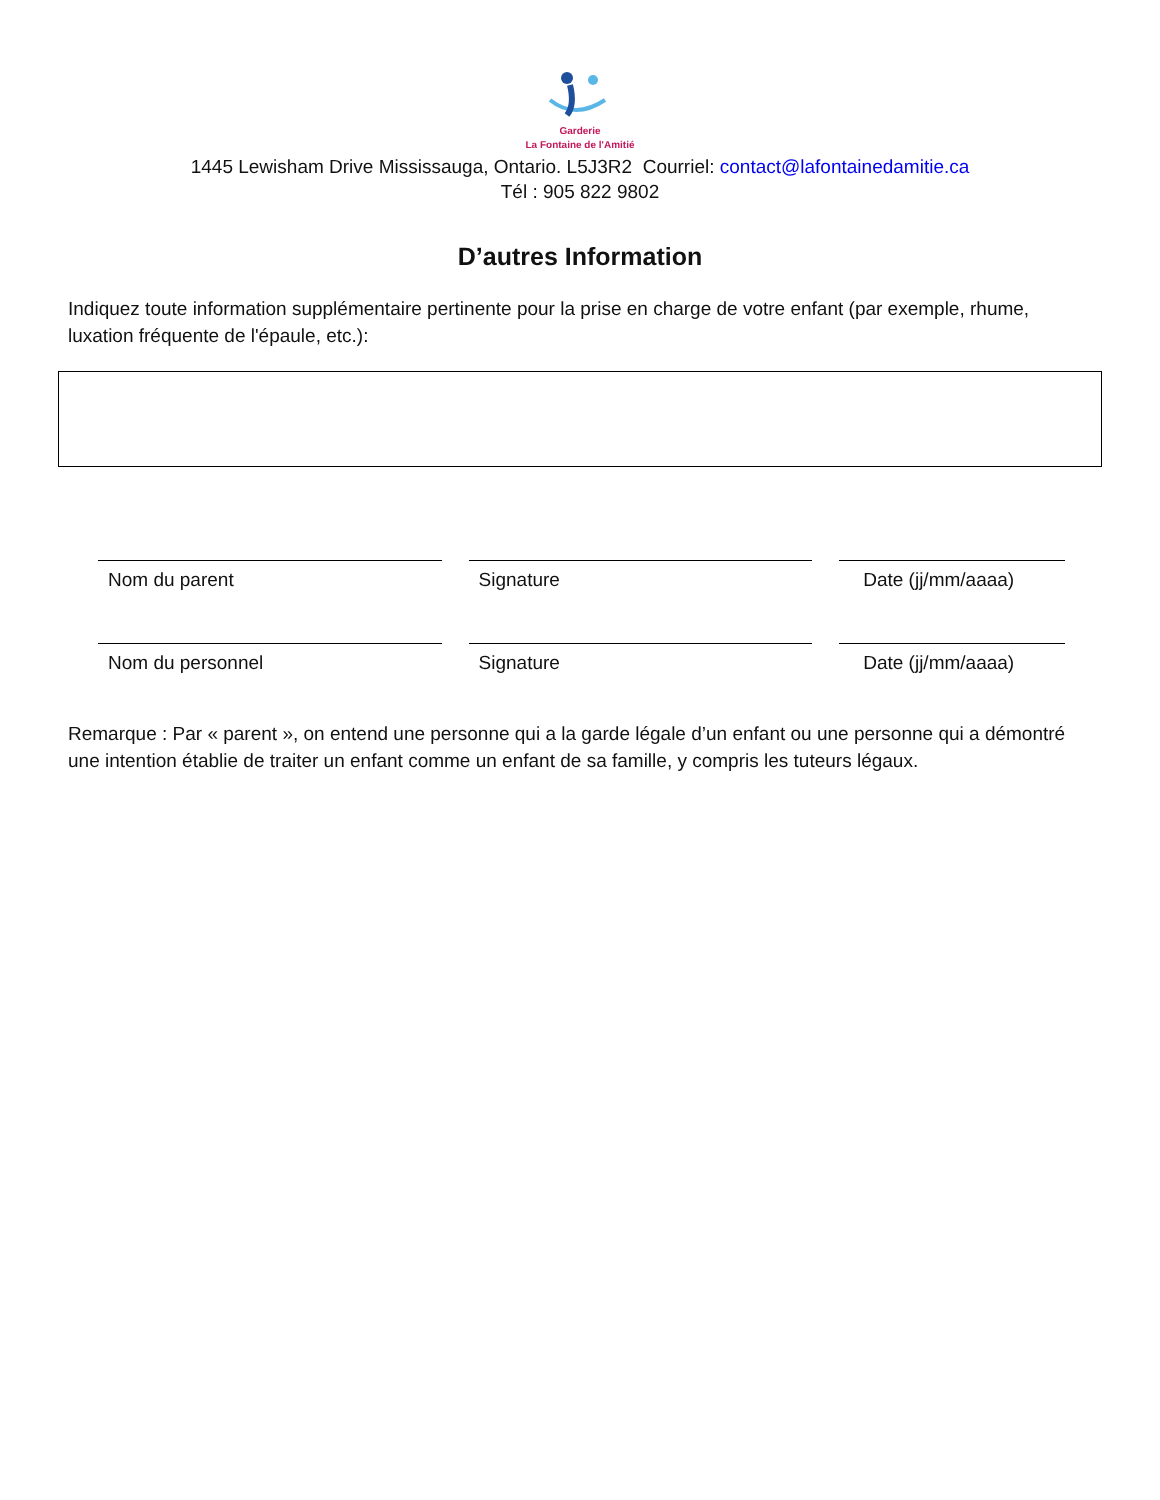Garderie
La Fontaine de l'Amitié
1445 Lewisham Drive Mississauga, Ontario. L5J3R2 Courriel: contact@lafontainedamitie.ca
Tél : 905 822 9802
D’autres Information
Indiquez toute information supplémentaire pertinente pour la prise en charge de votre enfant (par exemple, rhume, luxation fréquente de l'épaule, etc.):
Nom du parent Signature Date (jj/mm/aaaa)
Nom du personnel Signature Date (jj/mm/aaaa)
Remarque : Par « parent », on entend une personne qui a la garde légale d’un enfant ou une personne qui a démontré une intention établie de traiter un enfant comme un enfant de sa famille, y compris les tuteurs légaux.